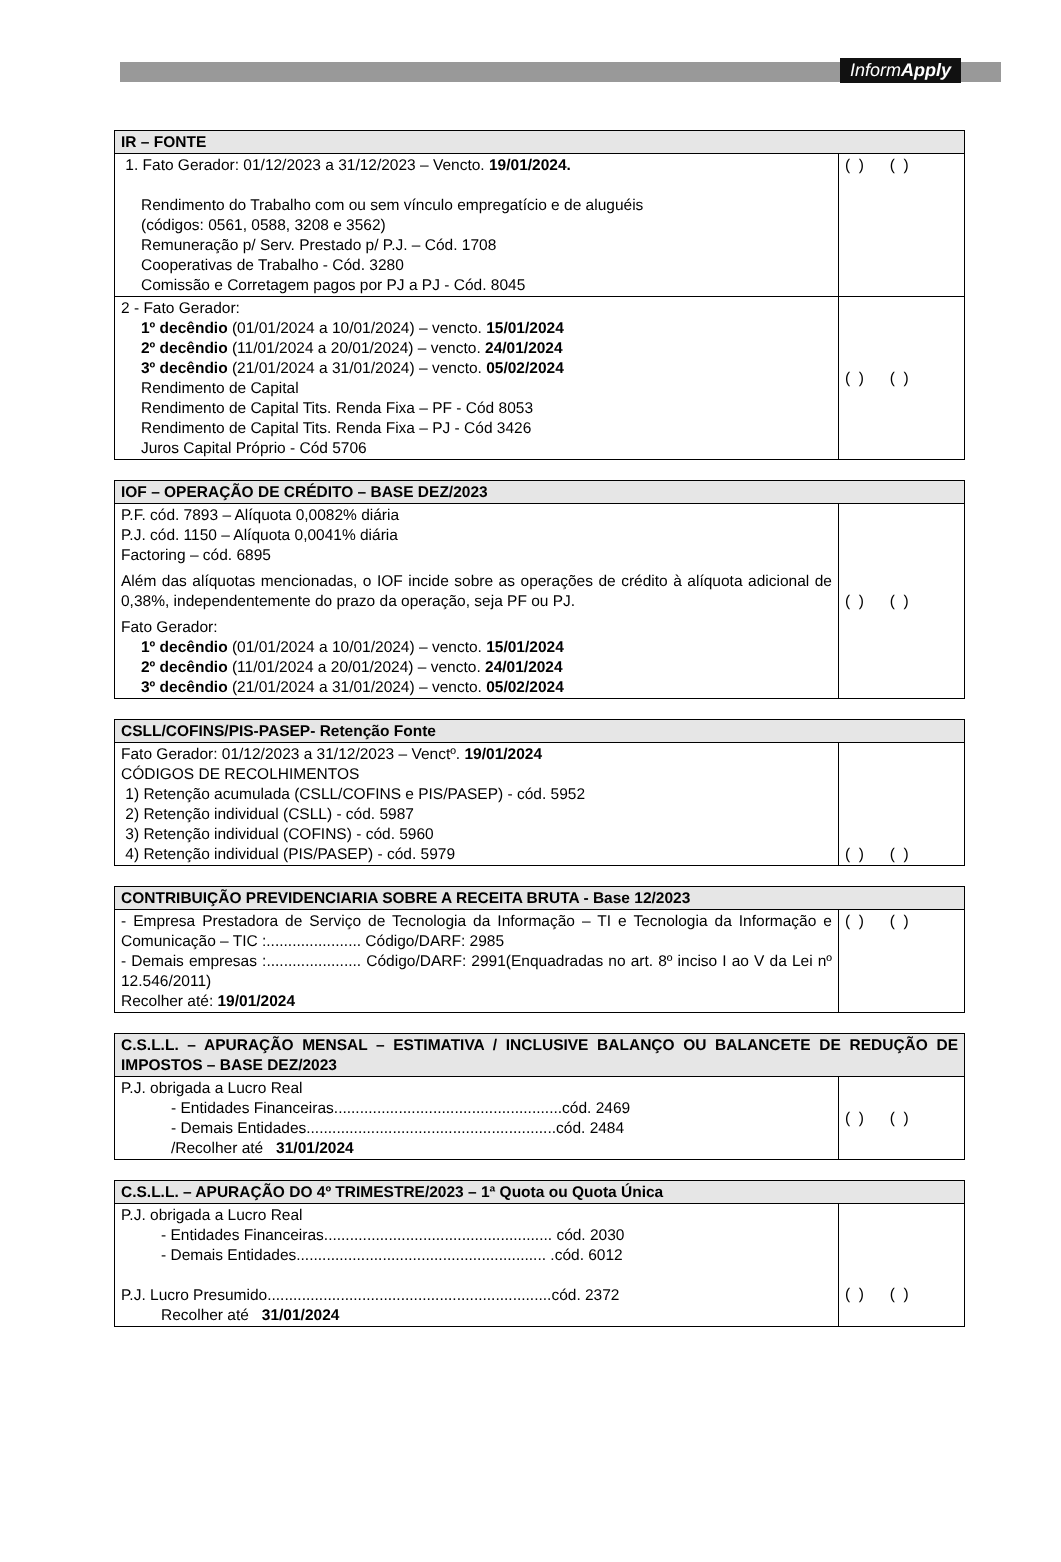InformApply
| IR – FONTE | |
| --- | --- |
| 1. Fato Gerador: 01/12/2023 a 31/12/2023 – Vencto. 19/01/2024. Rendimento do Trabalho com ou sem vínculo empregatício e de aluguéis (códigos: 0561, 0588, 3208 e 3562) Remuneração p/ Serv. Prestado p/ P.J. – Cód. 1708 Cooperativas de Trabalho - Cód. 3280 Comissão e Corretagem pagos por PJ a PJ - Cód. 8045 | ( ) ( ) |
| 2 - Fato Gerador: 1º decêndio (01/01/2024 a 10/01/2024) – vencto. 15/01/2024 2º decêndio (11/01/2024 a 20/01/2024) – vencto. 24/01/2024 3º decêndio (21/01/2024 a 31/01/2024) – vencto. 05/02/2024 Rendimento de Capital Rendimento de Capital Tits. Renda Fixa – PF - Cód 8053 Rendimento de Capital Tits. Renda Fixa – PJ - Cód 3426 Juros Capital Próprio - Cód 5706 | ( ) ( ) |
| IOF – OPERAÇÃO DE CRÉDITO – BASE DEZ/2023 | |
| --- | --- |
| P.F. cód. 7893 – Alíquota 0,0082% diária P.J. cód. 1150 – Alíquota 0,0041% diária Factoring – cód. 6895 Além das alíquotas mencionadas, o IOF incide sobre as operações de crédito à alíquota adicional de 0,38%, independentemente do prazo da operação, seja PF ou PJ. Fato Gerador: 1º decêndio (01/01/2024 a 10/01/2024) – vencto. 15/01/2024 2º decêndio (11/01/2024 a 20/01/2024) – vencto. 24/01/2024 3º decêndio (21/01/2024 a 31/01/2024) – vencto. 05/02/2024 | ( ) ( ) |
| CSLL/COFINS/PIS-PASEP- Retenção Fonte | |
| --- | --- |
| Fato Gerador: 01/12/2023 a 31/12/2023 – Venctº. 19/01/2024 CÓDIGOS DE RECOLHIMENTOS 1) Retenção acumulada (CSLL/COFINS e PIS/PASEP) - cód. 5952 2) Retenção individual (CSLL) - cód. 5987 3) Retenção individual (COFINS) - cód. 5960 4) Retenção individual (PIS/PASEP) - cód. 5979 | ( ) ( ) |
| CONTRIBUIÇÃO PREVIDENCIARIA SOBRE A RECEITA BRUTA - Base 12/2023 | |
| --- | --- |
| - Empresa Prestadora de Serviço de Tecnologia da Informação – TI e Tecnologia da Informação e Comunicação – TIC :...................... Código/DARF: 2985 - Demais empresas :...................... Código/DARF: 2991(Enquadradas no art. 8º inciso I ao V da Lei nº 12.546/2011) Recolher até: 19/01/2024 | ( ) ( ) |
| C.S.L.L. – APURAÇÃO MENSAL – ESTIMATIVA / INCLUSIVE BALANÇO OU BALANCETE DE REDUÇÃO DE IMPOSTOS – BASE DEZ/2023 | |
| --- | --- |
| P.J. obrigada a Lucro Real - Entidades Financeiras.....................................................cód. 2469 - Demais Entidades..........................................................cód. 2484 /Recolher até 31/01/2024 | ( ) ( ) |
| C.S.L.L. – APURAÇÃO DO 4º TRIMESTRE/2023 – 1ª Quota ou Quota Única | |
| --- | --- |
| P.J. obrigada a Lucro Real - Entidades Financeiras..................................................... cód. 2030 - Demais Entidades.......................................................... .cód. 6012 P.J. Lucro Presumido..................................................................cód. 2372 Recolher até 31/01/2024 | ( ) ( ) |